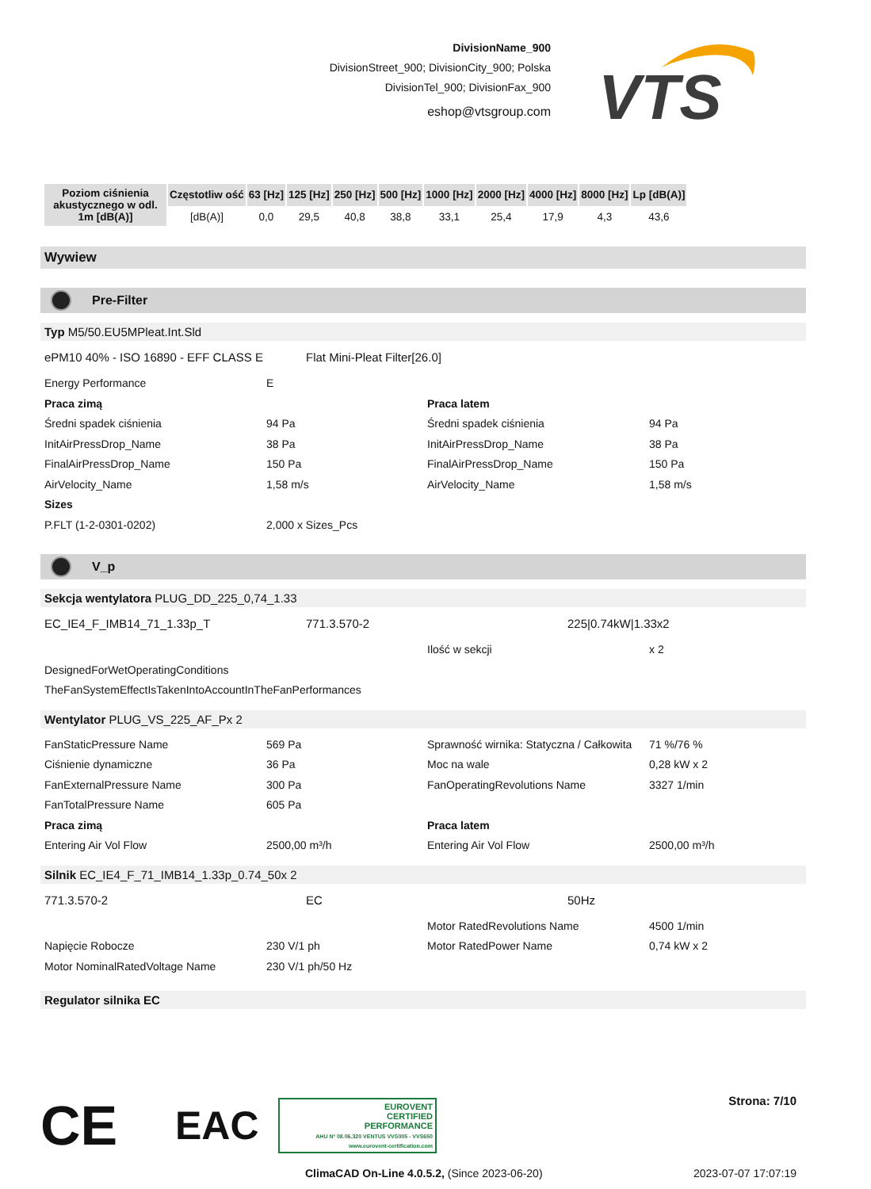DivisionName_900
DivisionStreet_900; DivisionCity_900; Polska
DivisionTel_900; DivisionFax_900
eshop@vtsgroup.com
VTS
| Poziom ciśnienia akustycznego w odl. 1m [dB(A)] | Częstotliw ość | 63 [Hz] | 125 [Hz] | 250 [Hz] | 500 [Hz] | 1000 [Hz] | 2000 [Hz] | 4000 [Hz] | 8000 [Hz] | Lp [dB(A)] |
| --- | --- | --- | --- | --- | --- | --- | --- | --- | --- | --- |
| | [dB(A)] | 0,0 | 29,5 | 40,8 | 38,8 | 33,1 | 25,4 | 17,9 | 4,3 | 43,6 |
Wywiew
Pre-Filter
Typ M5/50.EU5MPleat.Int.Sld
ePM10 40% - ISO 16890 - EFF CLASS E
Flat Mini-Pleat Filter[26.0]
Energy Performance E
Praca zimą Praca latem
Średni spadek ciśnienia 94 Pa Średni spadek ciśnienia 94 Pa
InitAirPressDrop_Name 38 Pa InitAirPressDrop_Name 38 Pa
FinalAirPressDrop_Name 150 Pa FinalAirPressDrop_Name 150 Pa
AirVelocity_Name 1,58 m/s AirVelocity_Name 1,58 m/s
Sizes
P.FLT (1-2-0301-0202) 2,000 x Sizes_Pcs
V_p
Sekcja wentylatora PLUG_DD_225_0,74_1.33
EC_IE4_F_IMB14_71_1.33p_T 771.3.570-2 225|0.74kW|1.33x2
Ilość w sekcji x 2
DesignedForWetOperatingConditions
TheFanSystemEffectIsTakenIntoAccountInTheFanPerformances
Wentylator PLUG_VS_225_AF_Px 2
FanStaticPressure Name 569 Pa Sprawność wirnika: Statyczna / Całkowita
71 %/76 %
Ciśnienie dynamiczne 36 Pa Moc na wale 0,28 kW x 2
FanExternalPressure Name 300 Pa FanOperatingRevolutions Name 3327 1/min
FanTotalPressure Name 605 Pa
Praca zimą Praca latem
Entering Air Vol Flow 2500,00 m³/h Entering Air Vol Flow 2500,00 m³/h
Silnik EC_IE4_F_71_IMB14_1.33p_0.74_50x 2
771.3.570-2 EC 50Hz
Motor RatedRevolutions Name 4500 1/min
Napięcie Robocze 230 V/1 ph Motor RatedPower Name 0,74 kW x 2
Motor NominalRatedVoltage Name 230 V/1 ph/50 Hz
Regulator silnika EC
CE EAC
EUROVENT
CERTIFIED
PERFORMANCE
AHU Nº 08.06.320 VENTUS VVS005 - VVS650
www.eurovent-certification.com
Strona: 7/10
ClimaCAD On-Line 4.0.5.2, (Since 2023-06-20) 2023-07-07 17:07:19